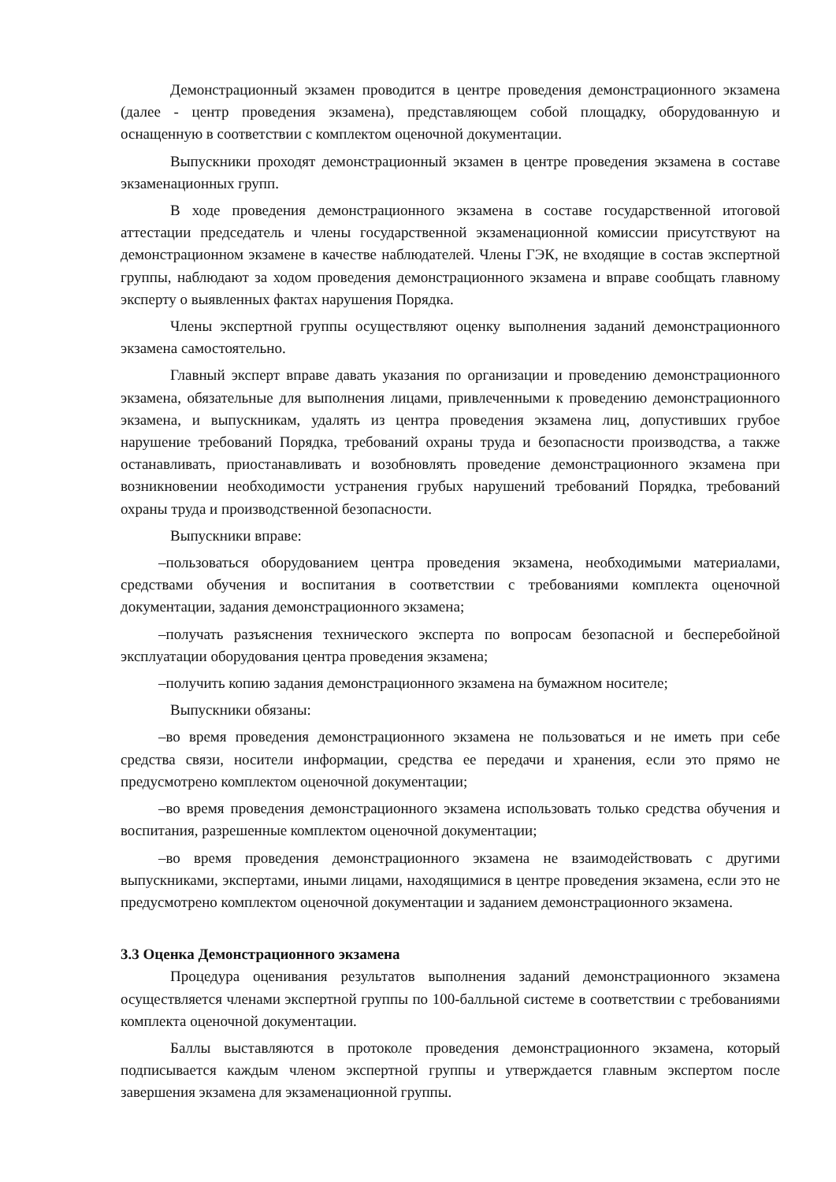Демонстрационный экзамен проводится в центре проведения демонстрационного экзамена (далее - центр проведения экзамена), представляющем собой площадку, оборудованную и оснащенную в соответствии с комплектом оценочной документации.
Выпускники проходят демонстрационный экзамен в центре проведения экзамена в составе экзаменационных групп.
В ходе проведения демонстрационного экзамена в составе государственной итоговой аттестации председатель и члены государственной экзаменационной комиссии присутствуют на демонстрационном экзамене в качестве наблюдателей. Члены ГЭК, не входящие в состав экспертной группы, наблюдают за ходом проведения демонстрационного экзамена и вправе сообщать главному эксперту о выявленных фактах нарушения Порядка.
Члены экспертной группы осуществляют оценку выполнения заданий демонстрационного экзамена самостоятельно.
Главный эксперт вправе давать указания по организации и проведению демонстрационного экзамена, обязательные для выполнения лицами, привлеченными к проведению демонстрационного экзамена, и выпускникам, удалять из центра проведения экзамена лиц, допустивших грубое нарушение требований Порядка, требований охраны труда и безопасности производства, а также останавливать, приостанавливать и возобновлять проведение демонстрационного экзамена при возникновении необходимости устранения грубых нарушений требований Порядка, требований охраны труда и производственной безопасности.
Выпускники вправе:
–пользоваться оборудованием центра проведения экзамена, необходимыми материалами, средствами обучения и воспитания в соответствии с требованиями комплекта оценочной документации, задания демонстрационного экзамена;
–получать разъяснения технического эксперта по вопросам безопасной и бесперебойной эксплуатации оборудования центра проведения экзамена;
–получить копию задания демонстрационного экзамена на бумажном носителе;
Выпускники обязаны:
–во время проведения демонстрационного экзамена не пользоваться и не иметь при себе средства связи, носители информации, средства ее передачи и хранения, если это прямо не предусмотрено комплектом оценочной документации;
–во время проведения демонстрационного экзамена использовать только средства обучения и воспитания, разрешенные комплектом оценочной документации;
–во время проведения демонстрационного экзамена не взаимодействовать с другими выпускниками, экспертами, иными лицами, находящимися в центре проведения экзамена, если это не предусмотрено комплектом оценочной документации и заданием демонстрационного экзамена.
3.3 Оценка Демонстрационного экзамена
Процедура оценивания результатов выполнения заданий демонстрационного экзамена осуществляется членами экспертной группы по 100-балльной системе в соответствии с требованиями комплекта оценочной документации.
Баллы выставляются в протоколе проведения демонстрационного экзамена, который подписывается каждым членом экспертной группы и утверждается главным экспертом после завершения экзамена для экзаменационной группы.